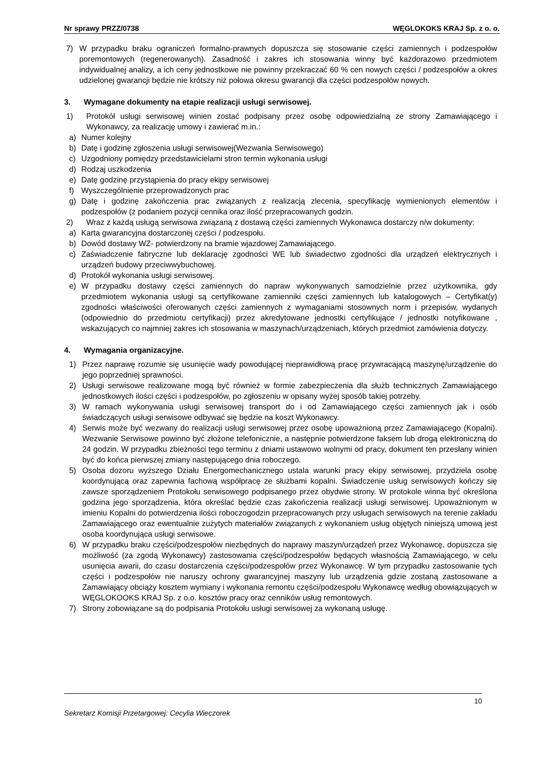Nr sprawy PRZZ/0738 WĘGLOKOKS KRAJ Sp. z o. o.
7) W przypadku braku ograniczeń formalno-prawnych dopuszcza się stosowanie części zamiennych i podzespołów poremontowych (regenerowanych). Zasadność i zakres ich stosowania winny być każdorazowo przedmiotem indywidualnej analizy, a ich ceny jednostkowe nie powinny przekraczać 60 % cen nowych części / podzespołów a okres udzielonej gwarancji będzie nie krótszy niż połowa okresu gwarancji dla części podzespołów nowych.
3. Wymagane dokumenty na etapie realizacji usługi serwisowej.
1) Protokół usługi serwisowej winien zostać podpisany przez osobę odpowiedzialną ze strony Zamawiającego i Wykonawcy, za realizację umowy i zawierać m.in.:
a) Numer kolejny
b) Datę i godzinę zgłoszenia usługi serwisowej(Wezwania Serwisowego)
c) Uzgodniony pomiędzy przedstawicielami stron termin wykonania usługi
d) Rodzaj uszkodzenia
e) Datę godzinę przystąpienia do pracy ekipy serwisowej
f) Wyszczególnienie przeprowadzonych prac
g) Datę i godzinę zakończenia prac związanych z realizacją zlecenia, specyfikację wymienionych elementów i podzespołów (z podaniem pozycji cennika oraz ilość przepracowanych godzin.
2) Wraz z każdą usługą serwisowa związaną z dostawą części zamiennych Wykonawca dostarczy n/w dokumenty:
a) Karta gwarancyjna dostarczonej części / podzespołu.
b) Dowód dostawy WZ- potwierdzony na bramie wjazdowej Zamawiającego.
c) Zaświadczenie fabryczne lub deklarację zgodności WE lub świadectwo zgodności dla urządzeń elektrycznych i urządzeń budowy przeciwwybuchowej.
d) Protokół wykonania usługi serwisowej.
e) W przypadku dostawy części zamiennych do napraw wykonywanych samodzielnie przez użytkownika, gdy przedmiotem wykonania usługi są certyfikowane zamienniki części zamiennych lub katalogowych – Certyfikat(y) zgodności właściwości oferowanych części zamiennych z wymaganiami stosownych norm i przepisów, wydanych (odpowiednio do przedmiotu certyfikacji) przez akredytowane jednostki certyfikujące / jednostki notyfikowane , wskazujących co najmniej zakres ich stosowania w maszynach/urządzeniach, których przedmiot zamówienia dotyczy.
4. Wymagania organizacyjne.
1) Przez naprawę rozumie się usunięcie wady powodującej nieprawidłową pracę przywracającą maszynę/urządzenie do jego poprzedniej sprawności.
2) Usługi serwisowe realizowane mogą być również w formie zabezpieczenia dla służb technicznych Zamawiającego jednostkowych ilości części i podzespołów, po zgłoszeniu w opisany wyżej sposób takiej potrzeby.
3) W ramach wykonywania usługi serwisowej transport do i od Zamawiającego części zamiennych jak i osób świadczących usługi serwisowe odbywać się będzie na koszt Wykonawcy.
4) Serwis może być wezwany do realizacji usługi serwisowej przez osobę upoważnioną przez Zamawiającego (Kopalni). Wezwanie Serwisowe powinno być złożone telefonicznie, a następnie potwierdzone faksem lub drogą elektroniczną do 24 godzin. W przypadku zbieżności tego terminu z dniami ustawowo wolnymi od pracy, dokument ten przesłany winien być do końca pierwszej zmiany następującego dnia roboczego.
5) Osoba dozoru wyższego Działu Energomechanicznego ustala warunki pracy ekipy serwisowej, przydziela osobę koordynującą oraz zapewnia fachową współpracę ze służbami kopalni. Świadczenie usług serwisowych kończy się zawsze sporządzeniem Protokołu serwisowego podpisanego przez obydwie strony. W protokole winna być określona godzina jego sporządzenia, która określać będzie czas zakończenia realizacji usługi serwisowej. Upoważnionym w imieniu Kopalni do potwierdzenia ilości roboczogodzin przepracowanych przy usługach serwisowych na terenie zakładu Zamawiającego oraz ewentualnie zużytych materiałów związanych z wykonaniem usług objętych niniejszą umową jest osoba koordynująca usługi serwisowe.
6) W przypadku braku części/podzespołów niezbędnych do naprawy maszyn/urządzeń przez Wykonawcę, dopuszcza się możliwość (za zgodą Wykonawcy) zastosowania części/podzespołów będących własnością Zamawiającego, w celu usunięcia awarii, do czasu dostarczenia części/podzespołów przez Wykonawcę. W tym przypadku zastosowanie tych części i podzespołów nie naruszy ochrony gwarancyjnej maszyny lub urządzenia gdzie zostaną zastosowane a Zamawiający obciąży kosztem wymiany i wykonania remontu części/podzespołu Wykonawcę według obowiązujących w WĘGLOKOOKS KRAJ Sp. z o.o. kosztów pracy oraz cenników usług remontowych.
7) Strony zobowiązane są do podpisania Protokołu usługi serwisowej za wykonaną usługę.
10
Sekretarz Komisji Przetargowej: Cecylia Wieczorek